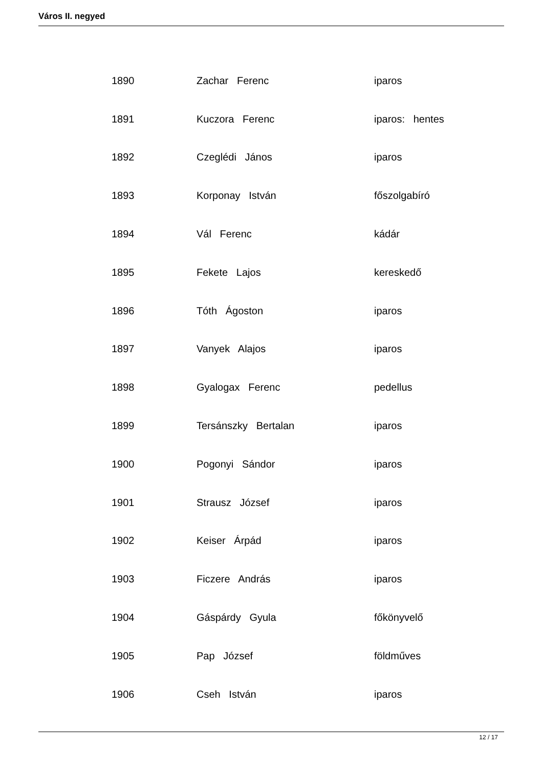Város II. negyed
| 1890 | Zachar Ferenc | iparos |
| 1891 | Kuczora Ferenc | iparos: hentes |
| 1892 | Czeglédi János | iparos |
| 1893 | Korponay István | főszolgabíró |
| 1894 | Vál Ferenc | kádár |
| 1895 | Fekete Lajos | kereskedő |
| 1896 | Tóth Ágoston | iparos |
| 1897 | Vanyek Alajos | iparos |
| 1898 | Gyalogax Ferenc | pedellus |
| 1899 | Tersánszky Bertalan | iparos |
| 1900 | Pogonyi Sándor | iparos |
| 1901 | Strausz József | iparos |
| 1902 | Keiser Árpád | iparos |
| 1903 | Ficzere András | iparos |
| 1904 | Gáspárdy Gyula | főkönyvelő |
| 1905 | Pap József | földműves |
| 1906 | Cseh István | iparos |
12 / 17